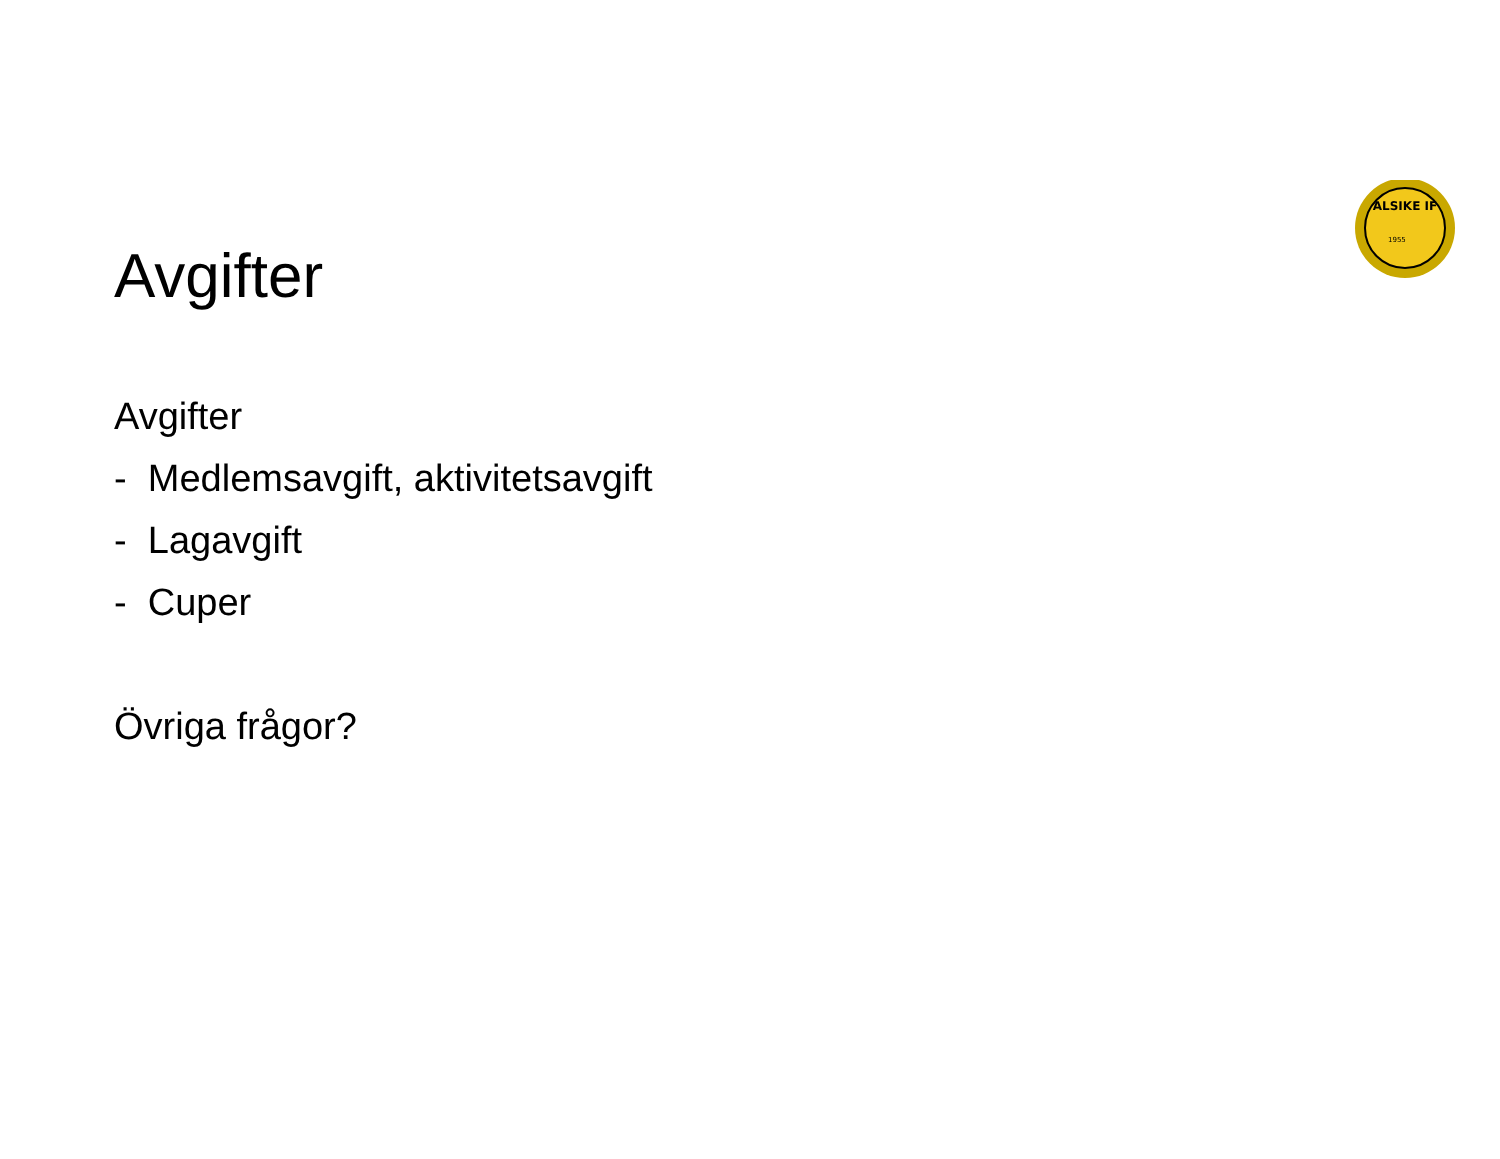ALSIKE IF
1955
Avgifter
Avgifter
- Medlemsavgift, aktivitetsavgift
- Lagavgift
- Cuper
Övriga frågor?